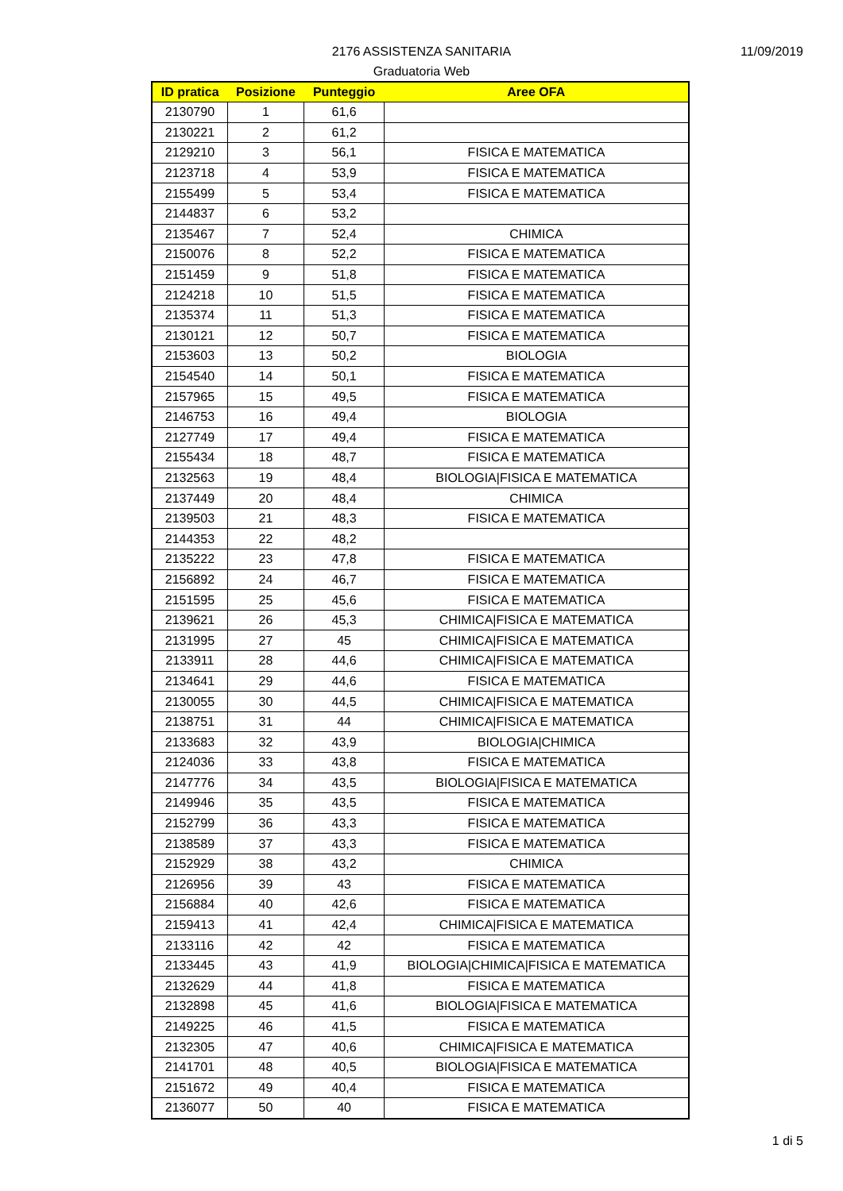11/09/2019
2176 ASSISTENZA SANITARIA
Graduatoria Web
| ID pratica | Posizione | Punteggio | Aree OFA |
| --- | --- | --- | --- |
| 2130790 | 1 | 61,6 | |
| 2130221 | 2 | 61,2 | |
| 2129210 | 3 | 56,1 | FISICA E MATEMATICA |
| 2123718 | 4 | 53,9 | FISICA E MATEMATICA |
| 2155499 | 5 | 53,4 | FISICA E MATEMATICA |
| 2144837 | 6 | 53,2 | |
| 2135467 | 7 | 52,4 | CHIMICA |
| 2150076 | 8 | 52,2 | FISICA E MATEMATICA |
| 2151459 | 9 | 51,8 | FISICA E MATEMATICA |
| 2124218 | 10 | 51,5 | FISICA E MATEMATICA |
| 2135374 | 11 | 51,3 | FISICA E MATEMATICA |
| 2130121 | 12 | 50,7 | FISICA E MATEMATICA |
| 2153603 | 13 | 50,2 | BIOLOGIA |
| 2154540 | 14 | 50,1 | FISICA E MATEMATICA |
| 2157965 | 15 | 49,5 | FISICA E MATEMATICA |
| 2146753 | 16 | 49,4 | BIOLOGIA |
| 2127749 | 17 | 49,4 | FISICA E MATEMATICA |
| 2155434 | 18 | 48,7 | FISICA E MATEMATICA |
| 2132563 | 19 | 48,4 | BIOLOGIA/FISICA E MATEMATICA |
| 2137449 | 20 | 48,4 | CHIMICA |
| 2139503 | 21 | 48,3 | FISICA E MATEMATICA |
| 2144353 | 22 | 48,2 | |
| 2135222 | 23 | 47,8 | FISICA E MATEMATICA |
| 2156892 | 24 | 46,7 | FISICA E MATEMATICA |
| 2151595 | 25 | 45,6 | FISICA E MATEMATICA |
| 2139621 | 26 | 45,3 | CHIMICA/FISICA E MATEMATICA |
| 2131995 | 27 | 45 | CHIMICA/FISICA E MATEMATICA |
| 2133911 | 28 | 44,6 | CHIMICA/FISICA E MATEMATICA |
| 2134641 | 29 | 44,6 | FISICA E MATEMATICA |
| 2130055 | 30 | 44,5 | CHIMICA/FISICA E MATEMATICA |
| 2138751 | 31 | 44 | CHIMICA/FISICA E MATEMATICA |
| 2133683 | 32 | 43,9 | BIOLOGIA/CHIMICA |
| 2124036 | 33 | 43,8 | FISICA E MATEMATICA |
| 2147776 | 34 | 43,5 | BIOLOGIA/FISICA E MATEMATICA |
| 2149946 | 35 | 43,5 | FISICA E MATEMATICA |
| 2152799 | 36 | 43,3 | FISICA E MATEMATICA |
| 2138589 | 37 | 43,3 | FISICA E MATEMATICA |
| 2152929 | 38 | 43,2 | CHIMICA |
| 2126956 | 39 | 43 | FISICA E MATEMATICA |
| 2156884 | 40 | 42,6 | FISICA E MATEMATICA |
| 2159413 | 41 | 42,4 | CHIMICA/FISICA E MATEMATICA |
| 2133116 | 42 | 42 | FISICA E MATEMATICA |
| 2133445 | 43 | 41,9 | BIOLOGIA/CHIMICA/FISICA E MATEMATICA |
| 2132629 | 44 | 41,8 | FISICA E MATEMATICA |
| 2132898 | 45 | 41,6 | BIOLOGIA/FISICA E MATEMATICA |
| 2149225 | 46 | 41,5 | FISICA E MATEMATICA |
| 2132305 | 47 | 40,6 | CHIMICA/FISICA E MATEMATICA |
| 2141701 | 48 | 40,5 | BIOLOGIA/FISICA E MATEMATICA |
| 2151672 | 49 | 40,4 | FISICA E MATEMATICA |
| 2136077 | 50 | 40 | FISICA E MATEMATICA |
1 di 5